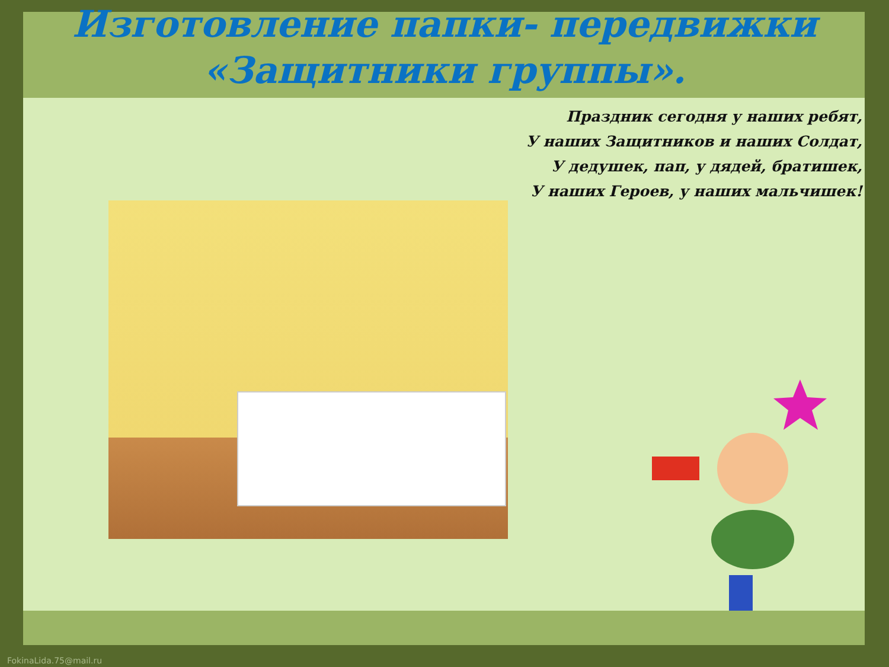Изготовление папки- передвижки
«Защитники группы».
Праздник сегодня у наших ребят,
У наших Защитников и наших Солдат,
У дедушек, пап, у дядей, братишек,
У наших Героев, у наших мальчишек!
FokinaLida.75@mail.ru